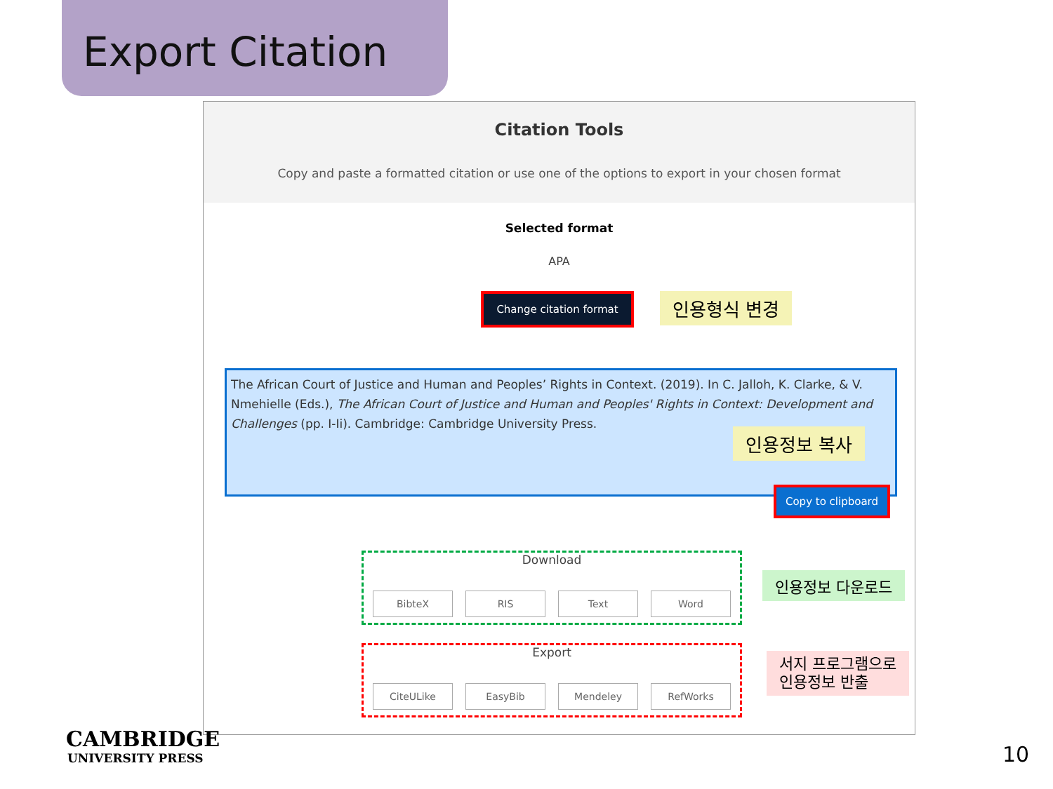Export Citation
Citation Tools
Copy and paste a formatted citation or use one of the options to export in your chosen format
Selected format
APA
Change citation format
The African Court of Justice and Human and Peoples’ Rights in Context. (2019). In C. Jalloh, K. Clarke, & V. Nmehielle (Eds.), The African Court of Justice and Human and Peoples' Rights in Context: Development and Challenges (pp. I-Ii). Cambridge: Cambridge University Press.
Copy to clipboard
Download
BibteX RIS Text Word
Export
CiteULike EasyBib Mendeley RefWorks
인용형식 변경
인용정보 복사
인용정보 다운로드
서지 프로그램으로
인용정보 반출
CAMBRIDGE
UNIVERSITY PRESS
10